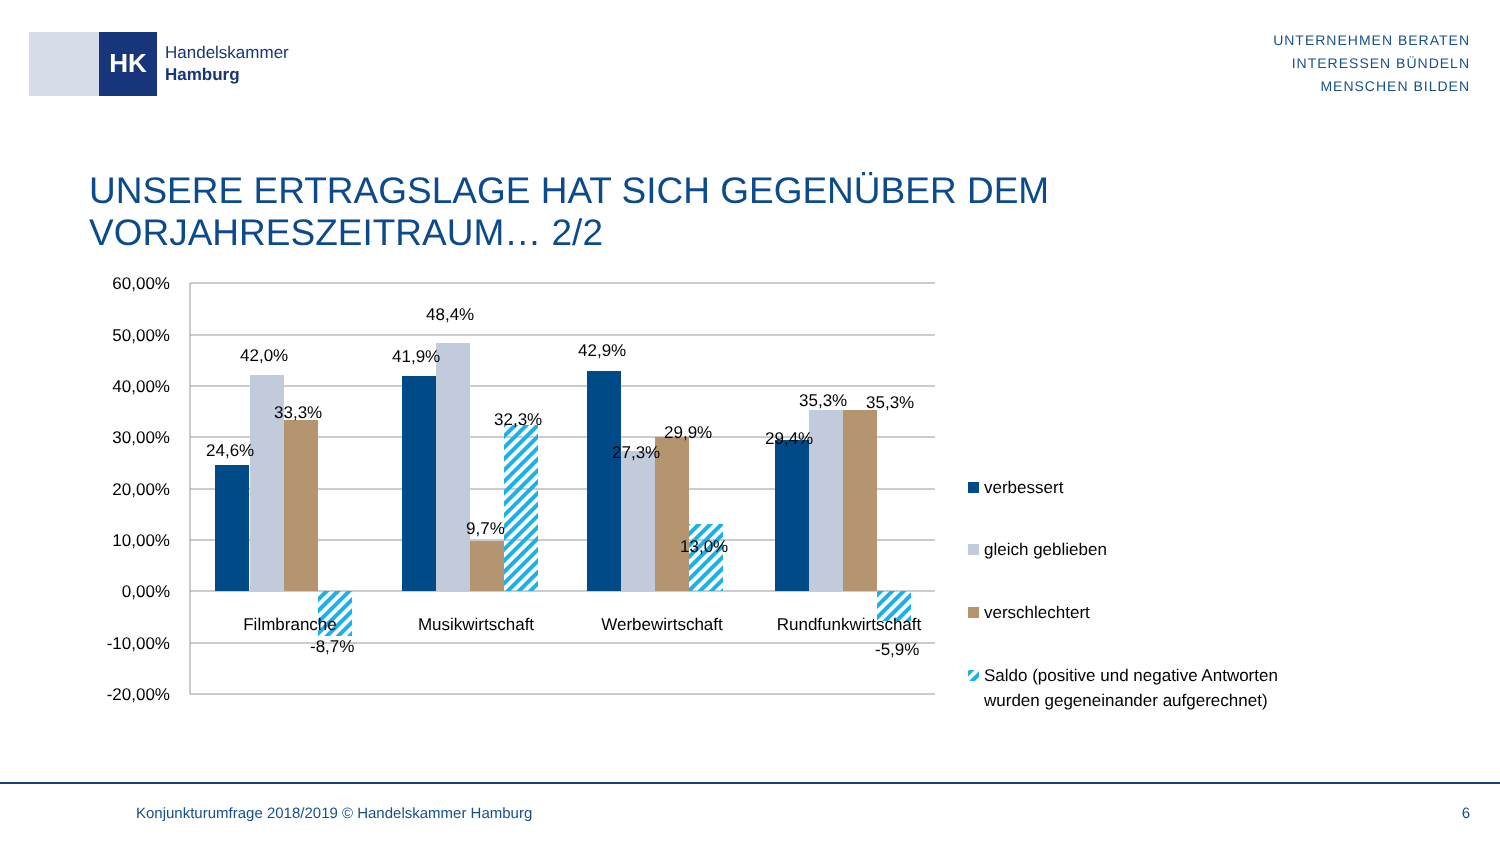HK
Handelskammer
Hamburg
UNTERNEHMEN BERATEN
INTERESSEN BÜNDELN
MENSCHEN BILDEN
UNSERE ERTRAGSLAGE HAT SICH GEGENÜBER DEM VORJAHRESZEITRAUM… 2/2
60,00%
50,00%
40,00%
30,00%
20,00%
10,00%
0,00%
-10,00%
-20,00%
24,6%
42,0%
33,3%
-8,7%
41,9%
48,4%
9,7%
32,3%
42,9%
27,3%
29,9%
13,0%
29,4%
35,3%
35,3%
-5,9%
Filmbranche
Musikwirtschaft
Werbewirtschaft
Rundfunkwirtschaft
verbessert
gleich geblieben
verschlechtert
Saldo (positive und negative Antworten
wurden gegeneinander aufgerechnet)
Konjunkturumfrage 2018/2019 © Handelskammer Hamburg 6